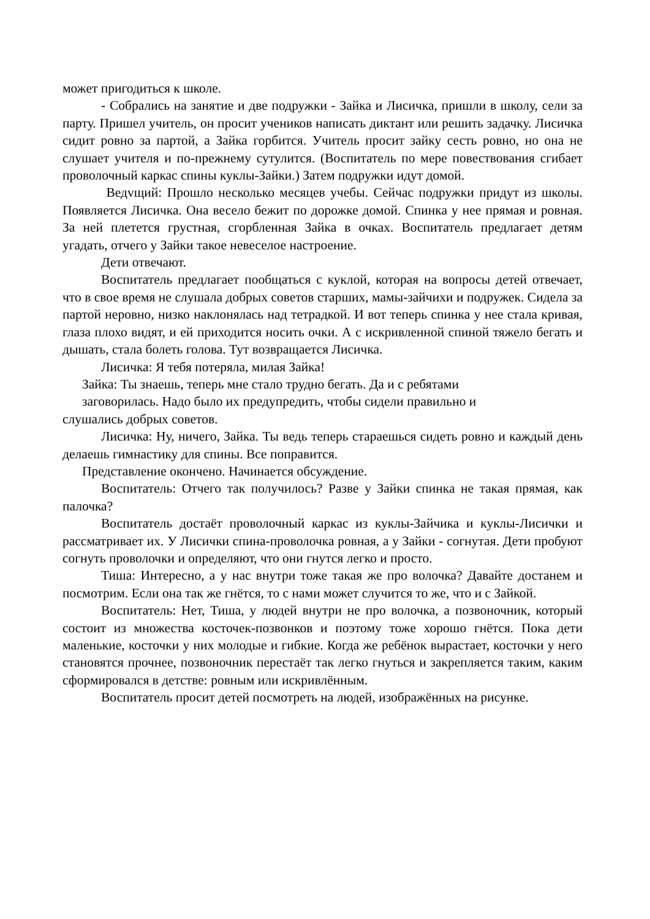может пригодиться к школе.
- Собрались на занятие и две подружки - Зайка и Лисичка, пришли в школу, сели за парту. Пришел учитель, он просит учеников написать диктант или решить задачку. Лисичка сидит ровно за партой, а Зайка горбится. Учитель просит зайку сесть ровно, но она не слушает учителя и по-прежнему сутулится. (Воспитатель по мере повествования сгибает проволочный каркас спины куклы-Зайки.) Затем подружки идут домой.
Ведvщий: Прошло несколько месяцев учебы. Сейчас подружки придут из школы. Появляется Лисичка. Она весело бежит по дорожке домой. Спинка у нее прямая и ровная. За ней плетется грустная, сгорбленная Зайка в очках. Воспитатель предлагает детям угадать, отчего у Зайки такое невеселое настроение.
Дети отвечают.
Воспитатель предлагает пообщаться с куклой, которая на вопросы детей отвечает, что в свое время не слушала добрых советов старших, мамы-зайчихи и подружек. Сидела за партой неровно, низко наклонялась над тетрадкой. И вот теперь спинка у нее стала кривая, глаза плохо видят, и ей приходится носить очки. А с искривленной спиной тяжело бегать и дышать, стала болеть голова. Тут возвращается Лисичка.
Лисичка: Я тебя потеряла, милая Зайка!
Зайка: Ты знаешь, теперь мне стало трудно бегать. Да и с ребятами
заговорилась. Надо было их предупредить, чтобы сидели правильно и
слушались добрых советов.
Лисичка: Ну, ничего, Зайка. Ты ведь теперь стараешься сидеть ровно и каждый день делаешь гимнастику для спины. Все поправится.
Представление окончено. Начинается обсуждение.
Воспитатель: Отчего так получилось? Разве у Зайки спинка не такая прямая, как палочка?
Воспитатель достаёт проволочный каркас из куклы-Зайчика и куклы-Лисички и рассматривает их. У Лисички спина-проволочка ровная, а у Зайки - согнутая. Дети пробуют согнуть проволочки и определяют, что они гнутся легко и просто.
Тиша: Интересно, а у нас внутри тоже такая же про волочка? Давайте достанем и посмотрим. Если она так же гнётся, то с нами может случится то же, что и с Зайкой.
Воспитатель: Нет, Тиша, у людей внутри не про волочка, а позвоночник, который состоит из множества косточек-позвонков и поэтому тоже хорошо гнётся. Пока дети маленькие, косточки у них молодые и гибкие. Когда же ребёнок вырастает, косточки у него становятся прочнее, позвоночник перестаёт так легко гнуться и закрепляется таким, каким сформировался в детстве: ровным или искривлённым.
Воспитатель просит детей посмотреть на людей, изображённых на рисунке.